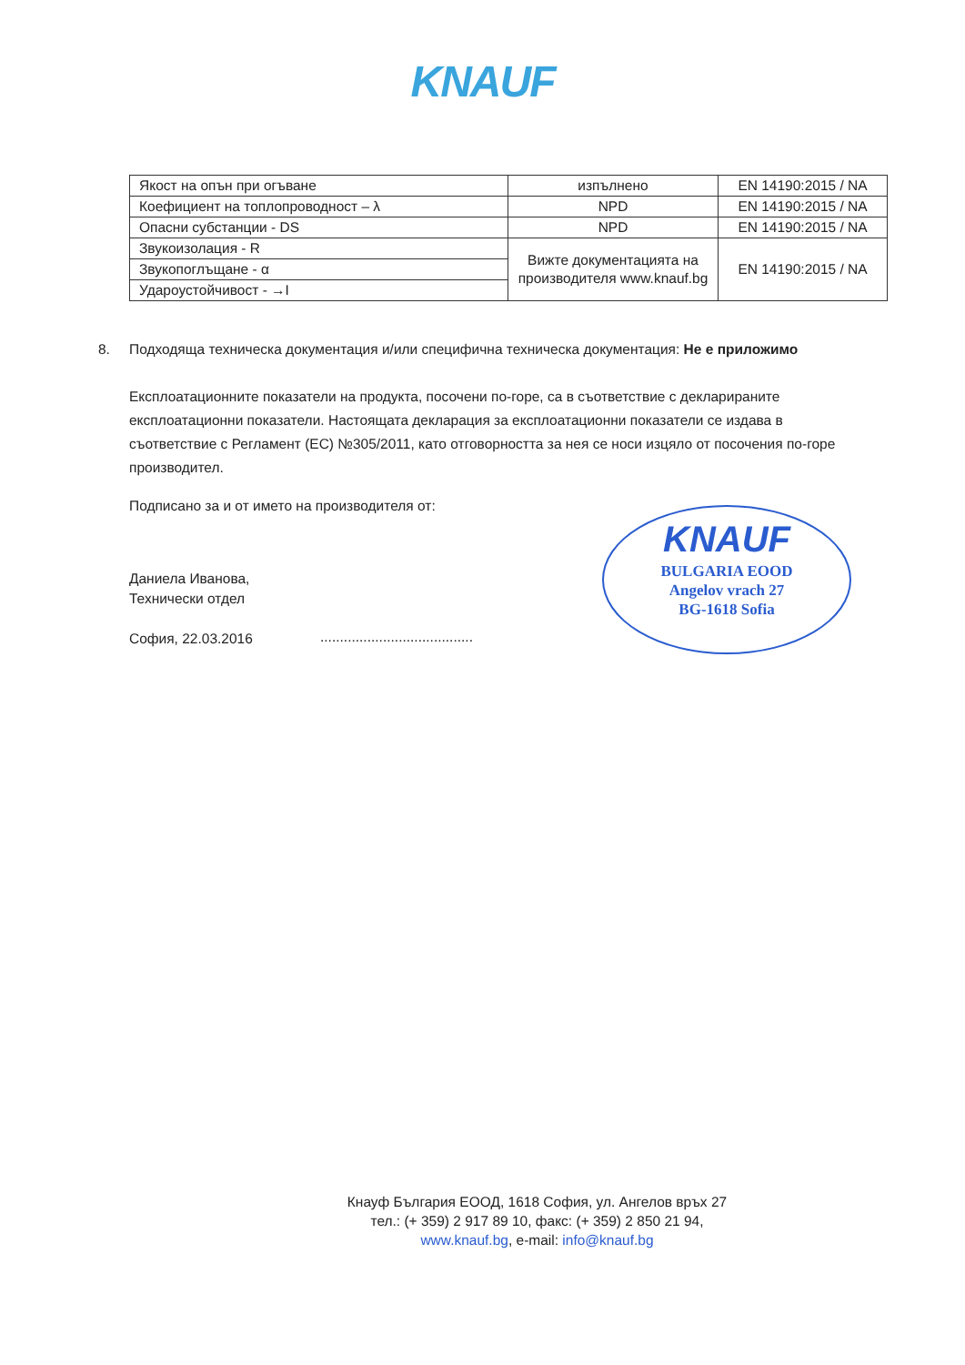KNAUF
| Якост на опън при огъване | изпълнено | EN 14190:2015 / NA |
| Коефициент на топлопроводност – λ | NPD | EN 14190:2015 / NA |
| Опасни субстанции - DS | NPD | EN 14190:2015 / NA |
| Звукоизолация - R | Вижте документацията на производителя www.knauf.bg | EN 14190:2015 / NA |
| Звукопоглъщане - α | | |
| Ударoустойчивост - →I | | |
8. Подходяща техническа документация и/или специфична техническа документация: Не е приложимо
Експлоатационните показатели на продукта, посочени по-горе, са в съответствие с декларираните експлоатационни показатели. Настоящата декларация за експлоатационни показатели се издава в съответствие с Регламент (ЕС) №305/2011, като отговорността за нея се носи изцяло от посочения по-горе производител.
Подписано за и от името на производителя от:
Даниела Иванова,
Технически отдел
София, 22.03.2016
.......................................
KNAUF
BULGARIA EOOD
Angelov vrach 27
BG-1618 Sofia
Кнауф България ЕООД, 1618 София, ул. Ангелов връх 27
тел.: (+ 359) 2 917 89 10, факс: (+ 359) 2 850 21 94,
www.knauf.bg, e-mail: info@knauf.bg